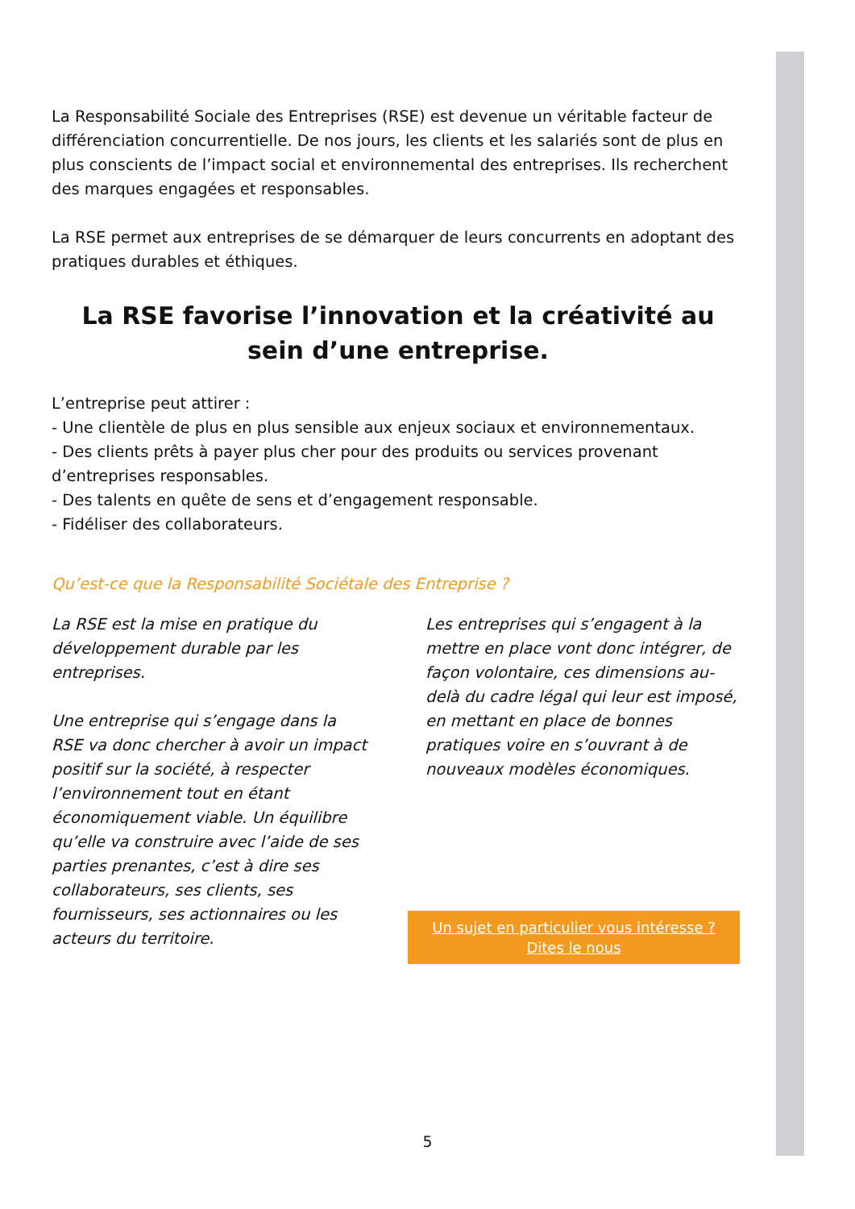La Responsabilité Sociale des Entreprises (RSE) est devenue un véritable facteur de différenciation concurrentielle. De nos jours, les clients et les salariés sont de plus en plus conscients de l’impact social et environnemental des entreprises. Ils recherchent des marques engagées et responsables.
La RSE permet aux entreprises de se démarquer de leurs concurrents en adoptant des pratiques durables et éthiques.
La RSE favorise l’innovation et la créativité au sein d’une entreprise.
L’entreprise peut attirer :
- Une clientèle de plus en plus sensible aux enjeux sociaux et environnementaux.
- Des clients prêts à payer plus cher pour des produits ou services provenant d’entreprises responsables.
- Des talents en quête de sens et d’engagement responsable.
- Fidéliser des collaborateurs.
Qu’est-ce que la Responsabilité Sociétale des Entreprise ?
La RSE est la mise en pratique du développement durable par les entreprises.
Une entreprise qui s’engage dans la RSE va donc chercher à avoir un impact positif sur la société, à respecter l’environnement tout en étant économiquement viable. Un équilibre qu’elle va construire avec l’aide de ses parties prenantes, c’est à dire ses collaborateurs, ses clients, ses fournisseurs, ses actionnaires ou les acteurs du territoire.
Les entreprises qui s’engagent à la mettre en place vont donc intégrer, de façon volontaire, ces dimensions au-delà du cadre légal qui leur est imposé, en mettant en place de bonnes pratiques voire en s’ouvrant à de nouveaux modèles économiques.
Un sujet en particulier vous intéresse ?
Dites le nous
5